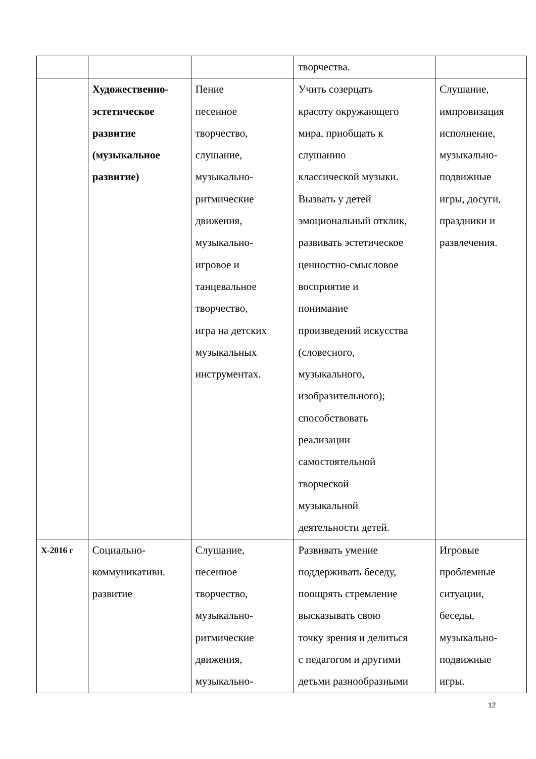| | | | творчества. | |
| | Художественно- эстетическое развитие (музыкальное развитие) | Пение песенное творчество, слушание, музыкально- ритмические движения, музыкально- игровое и танцевальное творчество, игра на детских музыкальных инструментах. | Учить созерцать красоту окружающего мира, приобщать к слушанию классической музыки. Вызвать у детей эмоциональный отклик, развивать эстетическое ценностно-смысловое восприятие и понимание произведений искусства (словесного, музыкального, изобразительного); способствовать реализации самостоятельной творческой музыкальной деятельности детей. | Слушание, импровизация исполнение, музыкально- подвижные игры, досуги, праздники и развлечения. |
| X-2016 г | Социально- коммуникативн. развитие | Слушание, песенное творчество, музыкально- ритмические движения, музыкально- | Развивать умение поддерживать беседу, поощрять стремление высказывать свою точку зрения и делиться с педагогом и другими детьми разнообразными | Игровые проблемные ситуации, беседы, музыкально- подвижные игры. |
12